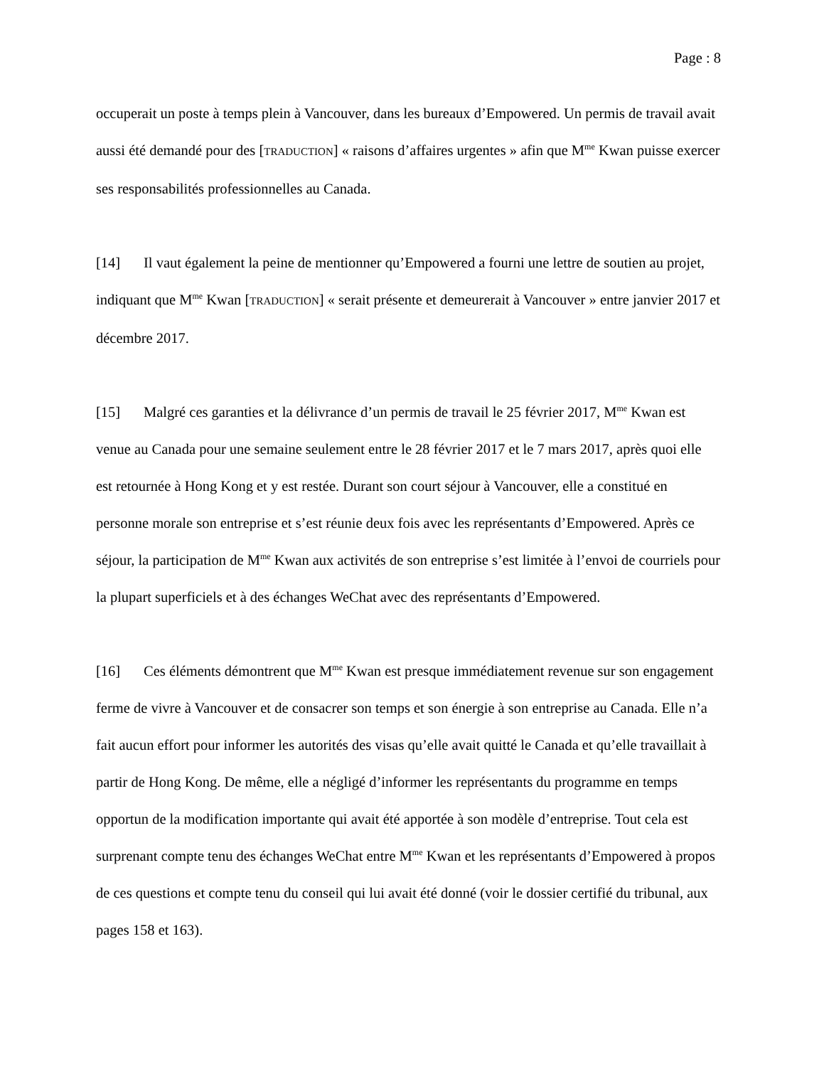Page : 8
occuperait un poste à temps plein à Vancouver, dans les bureaux d’Empowered. Un permis de travail avait aussi été demandé pour des [TRADUCTION] « raisons d’affaires urgentes » afin que M<sup>me</sup> Kwan puisse exercer ses responsabilités professionnelles au Canada.
[14] Il vaut également la peine de mentionner qu’Empowered a fourni une lettre de soutien au projet, indiquant que M<sup>me</sup> Kwan [TRADUCTION] « serait présente et demeurerait à Vancouver » entre janvier 2017 et décembre 2017.
[15] Malgré ces garanties et la délivrance d’un permis de travail le 25 février 2017, M<sup>me</sup> Kwan est venue au Canada pour une semaine seulement entre le 28 février 2017 et le 7 mars 2017, après quoi elle est retournée à Hong Kong et y est restée. Durant son court séjour à Vancouver, elle a constitué en personne morale son entreprise et s’est réunie deux fois avec les représentants d’Empowered. Après ce séjour, la participation de M<sup>me</sup> Kwan aux activités de son entreprise s’est limitée à l’envoi de courriels pour la plupart superficiels et à des échanges WeChat avec des représentants d’Empowered.
[16] Ces éléments démontrent que M<sup>me</sup> Kwan est presque immédiatement revenue sur son engagement ferme de vivre à Vancouver et de consacrer son temps et son énergie à son entreprise au Canada. Elle n’a fait aucun effort pour informer les autorités des visas qu’elle avait quitté le Canada et qu’elle travaillait à partir de Hong Kong. De même, elle a négligé d’informer les représentants du programme en temps opportun de la modification importante qui avait été apportée à son modèle d’entreprise. Tout cela est surprenant compte tenu des échanges WeChat entre M<sup>me</sup> Kwan et les représentants d’Empowered à propos de ces questions et compte tenu du conseil qui lui avait été donné (voir le dossier certifié du tribunal, aux pages 158 et 163).